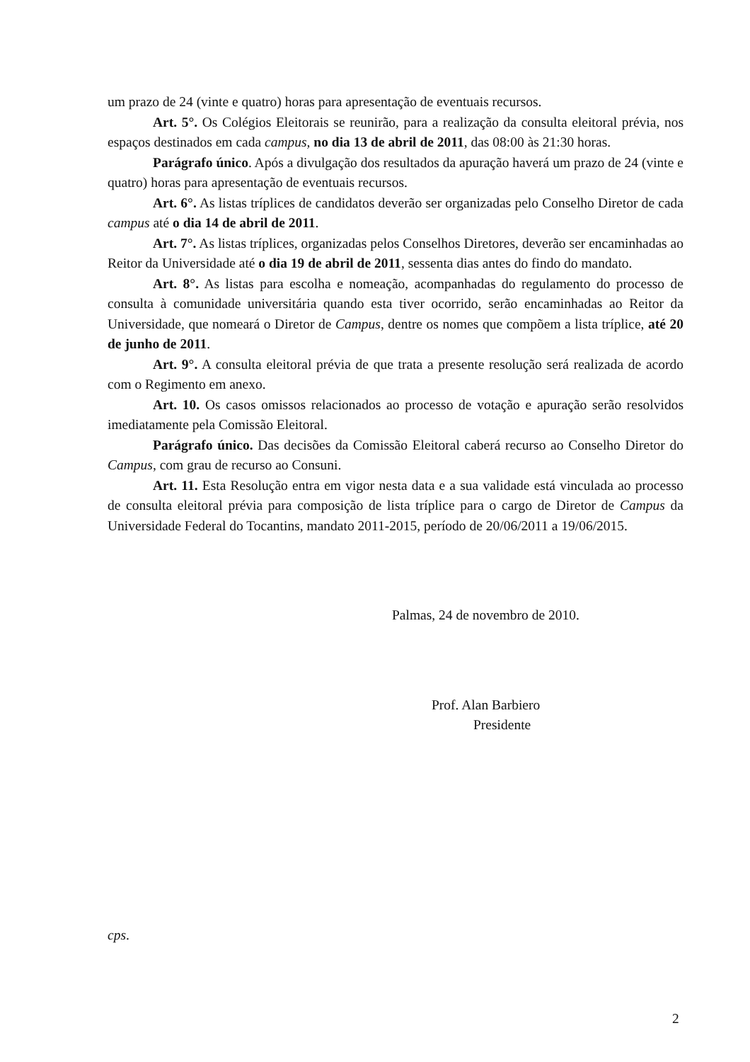um prazo de 24 (vinte e quatro) horas para apresentação de eventuais recursos.
Art. 5°. Os Colégios Eleitorais se reunirão, para a realização da consulta eleitoral prévia, nos espaços destinados em cada campus, no dia 13 de abril de 2011, das 08:00 às 21:30 horas.
Parágrafo único. Após a divulgação dos resultados da apuração haverá um prazo de 24 (vinte e quatro) horas para apresentação de eventuais recursos.
Art. 6°. As listas tríplices de candidatos deverão ser organizadas pelo Conselho Diretor de cada campus até o dia 14 de abril de 2011.
Art. 7°. As listas tríplices, organizadas pelos Conselhos Diretores, deverão ser encaminhadas ao Reitor da Universidade até o dia 19 de abril de 2011, sessenta dias antes do findo do mandato.
Art. 8°. As listas para escolha e nomeação, acompanhadas do regulamento do processo de consulta à comunidade universitária quando esta tiver ocorrido, serão encaminhadas ao Reitor da Universidade, que nomeará o Diretor de Campus, dentre os nomes que compõem a lista tríplice, até 20 de junho de 2011.
Art. 9°. A consulta eleitoral prévia de que trata a presente resolução será realizada de acordo com o Regimento em anexo.
Art. 10. Os casos omissos relacionados ao processo de votação e apuração serão resolvidos imediatamente pela Comissão Eleitoral.
Parágrafo único. Das decisões da Comissão Eleitoral caberá recurso ao Conselho Diretor do Campus, com grau de recurso ao Consuni.
Art. 11. Esta Resolução entra em vigor nesta data e a sua validade está vinculada ao processo de consulta eleitoral prévia para composição de lista tríplice para o cargo de Diretor de Campus da Universidade Federal do Tocantins, mandato 2011-2015, período de 20/06/2011 a 19/06/2015.
Palmas, 24 de novembro de 2010.
Prof. Alan Barbiero
Presidente
cps.
2